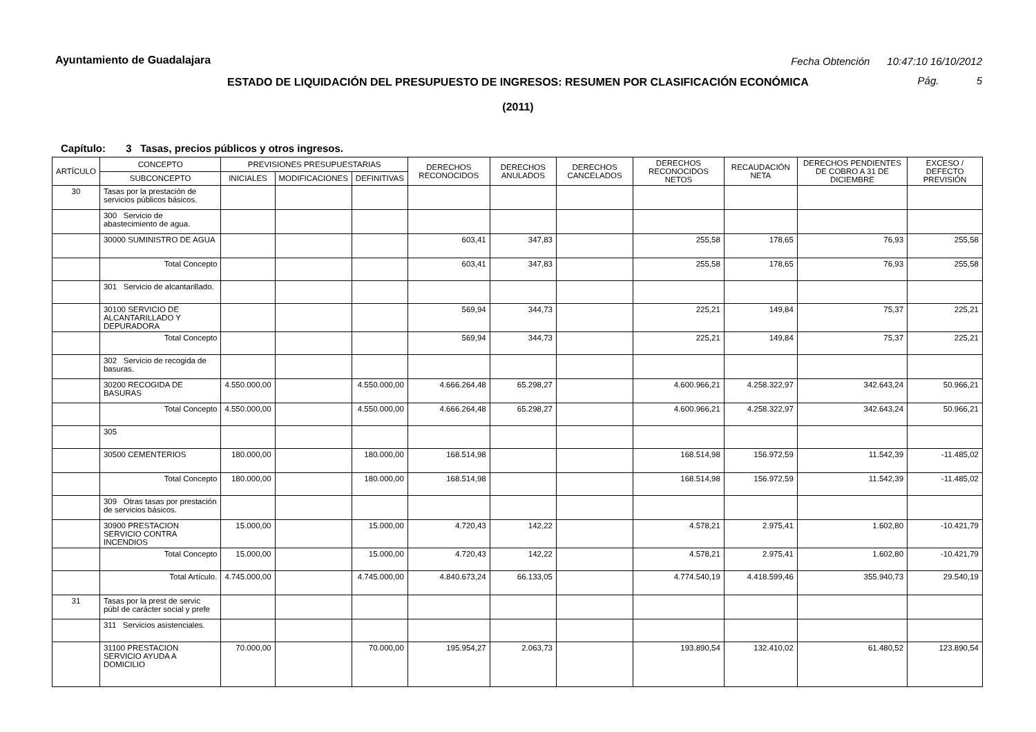Ayuntamiento de Guadalajara
Fecha Obtención 10:47:10 16/10/2012
ESTADO DE LIQUIDACIÓN DEL PRESUPUESTO DE INGRESOS: RESUMEN POR CLASIFICACIÓN ECONÓMICA
Pág. 5
(2011)
Capítulo: 3 Tasas, precios públicos y otros ingresos.
| ARTÍCULO | CONCEPTO | PREVISIONES PRESUPUESTARIAS | | | DERECHOS RECONOCIDOS | DERECHOS ANULADOS | DERECHOS CANCELADOS | DERECHOS RECONOCIDOS NETOS | RECAUDACIÓN NETA | DERECHOS PENDIENTES DE COBRO A 31 DE DICIEMBRE | EXCESO / DEFECTO PREVISIÓN |
| --- | --- | --- | --- | --- | --- | --- | --- | --- | --- | --- | --- |
| | SUBCONCEPTO | INICIALES | MODIFICACIONES | DEFINITIVAS | | | | | | | |
| 30 | Tasas por la prestación de servicios públicos básicos. | | | | | | | | | | |
| | 300 Servicio de abastecimiento de agua. | | | | | | | | | | |
| | 30000 SUMINISTRO DE AGUA | | | | 603,41 | 347,83 | | 255,58 | 178,65 | 76,93 | 255,58 |
| | Total Concepto | | | | 603,41 | 347,83 | | 255,58 | 178,65 | 76,93 | 255,58 |
| | 301 Servicio de alcantarillado. | | | | | | | | | | |
| | 30100 SERVICIO DE ALCANTARILLADO Y DEPURADORA | | | | 569,94 | 344,73 | | 225,21 | 149,84 | 75,37 | 225,21 |
| | Total Concepto | | | | 569,94 | 344,73 | | 225,21 | 149,84 | 75,37 | 225,21 |
| | 302 Servicio de recogida de basuras. | | | | | | | | | | |
| | 30200 RECOGIDA DE BASURAS | 4.550.000,00 | | 4.550.000,00 | 4.666.264,48 | 65.298,27 | | 4.600.966,21 | 4.258.322,97 | 342.643,24 | 50.966,21 |
| | Total Concepto | 4.550.000,00 | | 4.550.000,00 | 4.666.264,48 | 65.298,27 | | 4.600.966,21 | 4.258.322,97 | 342.643,24 | 50.966,21 |
| | 305 | | | | | | | | | | |
| | 30500 CEMENTERIOS | 180.000,00 | | 180.000,00 | 168.514,98 | | | 168.514,98 | 156.972,59 | 11.542,39 | -11.485,02 |
| | Total Concepto | 180.000,00 | | 180.000,00 | 168.514,98 | | | 168.514,98 | 156.972,59 | 11.542,39 | -11.485,02 |
| | 309 Otras tasas por prestación de servicios básicos. | | | | | | | | | | |
| | 30900 PRESTACION SERVICIO CONTRA INCENDIOS | 15.000,00 | | 15.000,00 | 4.720,43 | 142,22 | | 4.578,21 | 2.975,41 | 1.602,80 | -10.421,79 |
| | Total Concepto | 15.000,00 | | 15.000,00 | 4.720,43 | 142,22 | | 4.578,21 | 2.975,41 | 1.602,80 | -10.421,79 |
| | Total Artículo. | 4.745.000,00 | | 4.745.000,00 | 4.840.673,24 | 66.133,05 | | 4.774.540,19 | 4.418.599,46 | 355.940,73 | 29.540,19 |
| 31 | Tasas por la prest de servic púbI de carácter social y prefe | | | | | | | | | | |
| | 311 Servicios asistenciales. | | | | | | | | | | |
| | 31100 PRESTACION SERVICIO AYUDA A DOMICILIO | 70.000,00 | | 70.000,00 | 195.954,27 | 2.063,73 | | 193.890,54 | 132.410,02 | 61.480,52 | 123.890,54 |